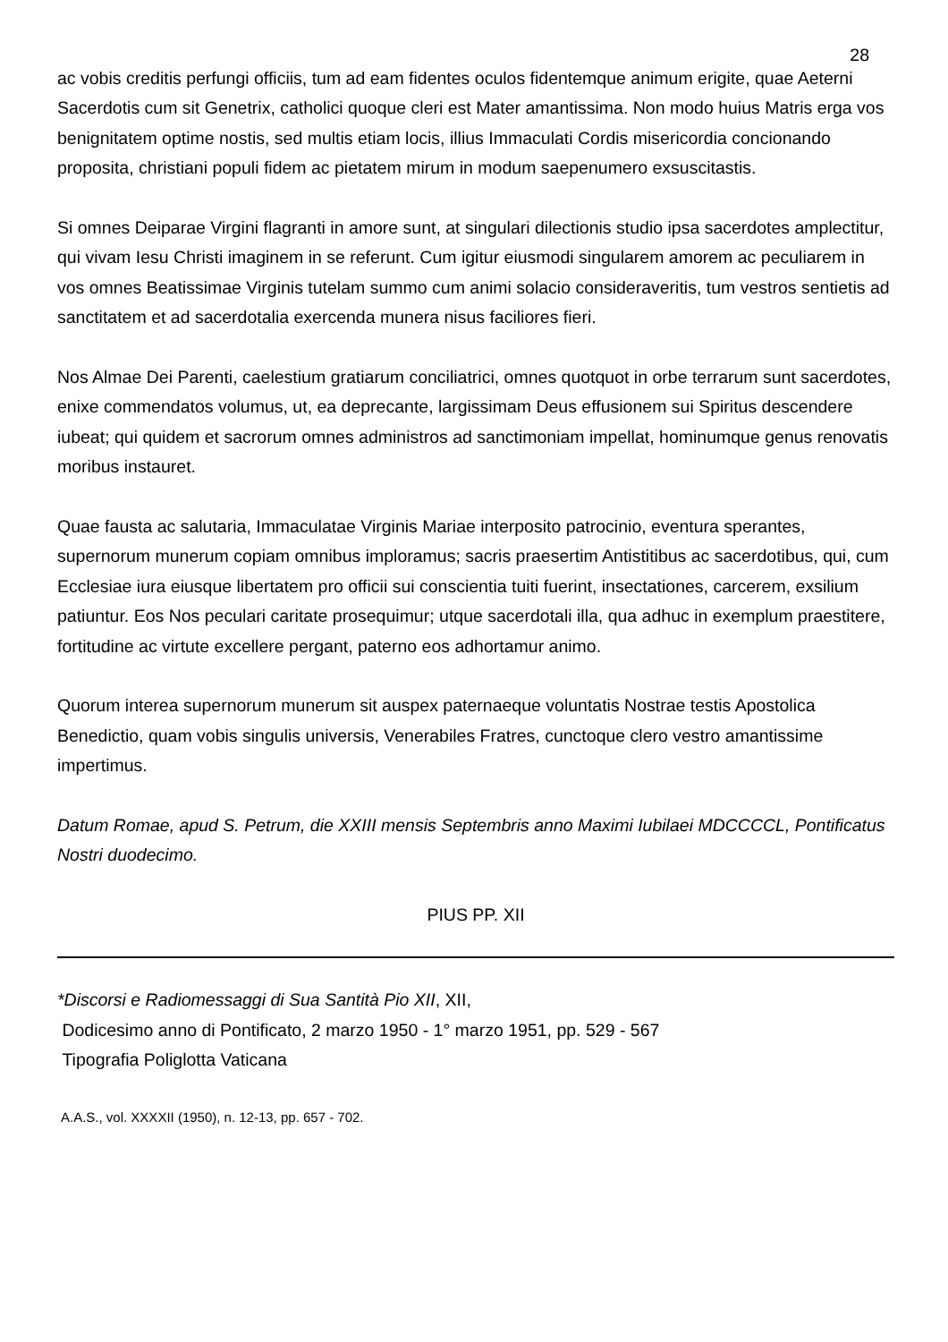28
ac vobis creditis perfungi officiis, tum ad eam fidentes oculos fidentemque animum erigite, quae Aeterni Sacerdotis cum sit Genetrix, catholici quoque cleri est Mater amantissima. Non modo huius Matris erga vos benignitatem optime nostis, sed multis etiam locis, illius Immaculati Cordis misericordia concionando proposita, christiani populi fidem ac pietatem mirum in modum saepenumero exsuscitastis.
Si omnes Deiparae Virgini flagranti in amore sunt, at singulari dilectionis studio ipsa sacerdotes amplectitur, qui vivam Iesu Christi imaginem in se referunt. Cum igitur eiusmodi singularem amorem ac peculiarem in vos omnes Beatissimae Virginis tutelam summo cum animi solacio consideraveritis, tum vestros sentietis ad sanctitatem et ad sacerdotalia exercenda munera nisus faciliores fieri.
Nos Almae Dei Parenti, caelestium gratiarum conciliatrici, omnes quotquot in orbe terrarum sunt sacerdotes, enixe commendatos volumus, ut, ea deprecante, largissimam Deus effusionem sui Spiritus descendere iubeat; qui quidem et sacrorum omnes administros ad sanctimoniam impellat, hominumque genus renovatis moribus instauret.
Quae fausta ac salutaria, Immaculatae Virginis Mariae interposito patrocinio, eventura sperantes, supernorum munerum copiam omnibus imploramus; sacris praesertim Antistitibus ac sacerdotibus, qui, cum Ecclesiae iura eiusque libertatem pro officii sui conscientia tuiti fuerint, insectationes, carcerem, exsilium patiuntur. Eos Nos peculari caritate prosequimur; utque sacerdotali illa, qua adhuc in exemplum praestitere, fortitudine ac virtute excellere pergant, paterno eos adhortamur animo.
Quorum interea supernorum munerum sit auspex paternaeque voluntatis Nostrae testis Apostolica Benedictio, quam vobis singulis universis, Venerabiles Fratres, cunctoque clero vestro amantissime impertimus.
Datum Romae, apud S. Petrum, die XXIII mensis Septembris anno Maximi Iubilaei MDCCCCL, Pontificatus Nostri duodecimo.
PIUS PP. XII
*Discorsi e Radiomessaggi di Sua Santità Pio XII, XII,
Dodicesimo anno di Pontificato, 2 marzo 1950 - 1° marzo 1951, pp. 529 - 567
Tipografia Poliglotta Vaticana
A.A.S., vol. XXXXII (1950), n. 12-13, pp. 657 - 702.